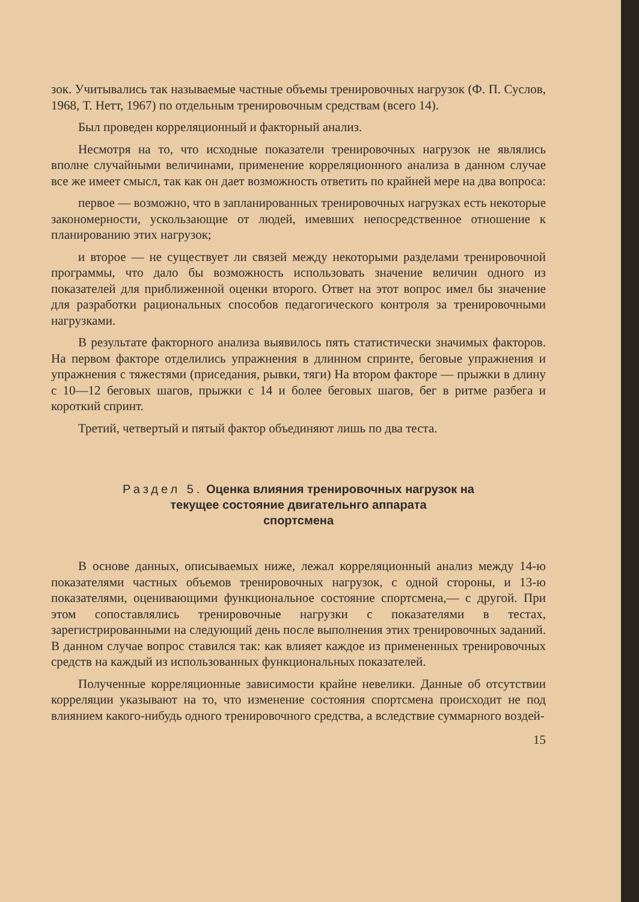зок. Учитывались так называемые частные объемы тренировочных нагрузок (Ф. П. Суслов, 1968, Т. Нетт, 1967) по отдельным тренировочным средствам (всего 14).
Был проведен корреляционный и факторный анализ.
Несмотря на то, что исходные показатели тренировочных нагрузок не являлись вполне случайными величинами, применение корреляционного анализа в данном случае все же имеет смысл, так как он дает возможность ответить по крайней мере на два вопроса:
первое — возможно, что в запланированных тренировочных нагрузках есть некоторые закономерности, ускользающие от людей, имевших непосредственное отношение к планированию этих нагрузок;
и второе — не существует ли связей между некоторыми разделами тренировочной программы, что дало бы возможность использовать значение величин одного из показателей для приближенной оценки второго. Ответ на этот вопрос имел бы значение для разработки рациональных способов педагогического контроля за тренировочными нагрузками.
В результате факторного анализа выявилось пять статистически значимых факторов. На первом факторе отделились упражнения в длинном спринте, беговые упражнения и упражнения с тяжестями (приседания, рывки, тяги) На втором факторе — прыжки в длину с 10—12 беговых шагов, прыжки с 14 и более беговых шагов, бег в ритме разбега и короткий спринт.
Третий, четвертый и пятый фактор объединяют лишь по два теста.
Раздел 5. Оценка влияния тренировочных нагрузок на
текущее состояние двигательнго аппарата
спортсмена
В основе данных, описываемых ниже, лежал корреляционный анализ между 14-ю показателями частных объемов тренировочных нагрузок, с одной стороны, и 13-ю показателями, оценивающими функциональное состояние спортсмена,— с другой. При этом сопоставлялись тренировочные нагрузки с показателями в тестах, зарегистрированными на следующий день после выполнения этих тренировочных заданий. В данном случае вопрос ставился так: как влияет каждое из примененных тренировочных средств на каждый из использованных функциональных показателей.
Полученные корреляционные зависимости крайне невелики. Данные об отсутствии корреляции указывают на то, что изменение состояния спортсмена происходит не под влиянием какого-нибудь одного тренировочного средства, а вследствие суммарного воздей-
15